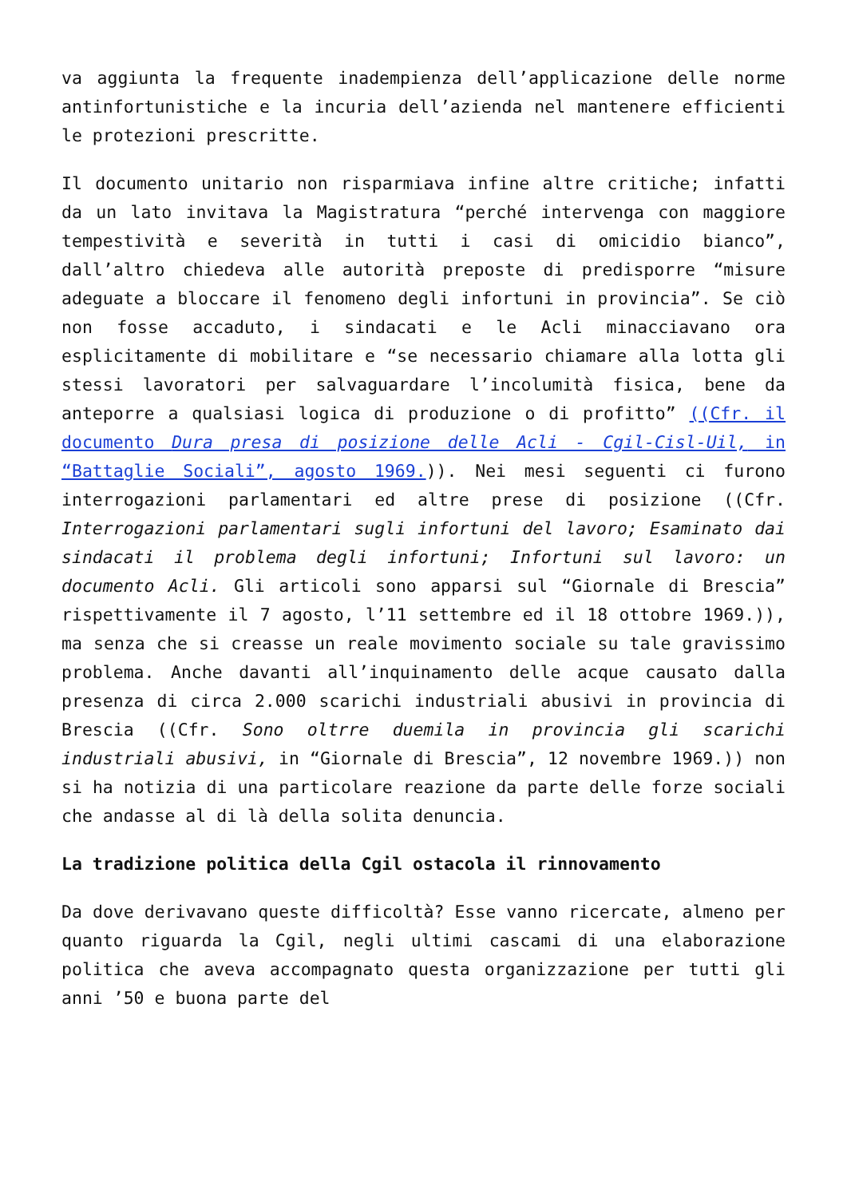va aggiunta la frequente inadempienza dell’applicazione delle norme antinfortunistiche e la incuria dell’azienda nel mantenere efficienti le protezioni prescritte.
Il documento unitario non risparmiava infine altre critiche; infatti da un lato invitava la Magistratura “perché intervenga con maggiore tempestività e severità in tutti i casi di omicidio bianco”, dall’altro chiedeva alle autorità preposte di predisporre “misure adeguate a bloccare il fenomeno degli infortuni in provincia”. Se ciò non fosse accaduto, i sindacati e le Acli minacciavano ora esplicitamente di mobilitare e “se necessario chiamare alla lotta gli stessi lavoratori per salvaguardare l’incolumità fisica, bene da anteporre a qualsiasi logica di produzione o di profitto” ((Cfr. il documento Dura presa di posizione delle Acli - Cgil-Cisl-Uil, in “Battaglie Sociali”, agosto 1969.)). Nei mesi seguenti ci furono interrogazioni parlamentari ed altre prese di posizione ((Cfr. Interrogazioni parlamentari sugli infortuni del lavoro; Esaminato dai sindacati il problema degli infortuni; Infortuni sul lavoro: un documento Acli. Gli articoli sono apparsi sul “Giornale di Brescia” rispettivamente il 7 agosto, l’11 settembre ed il 18 ottobre 1969.)), ma senza che si creasse un reale movimento sociale su tale gravissimo problema. Anche davanti all’inquinamento delle acque causato dalla presenza di circa 2.000 scarichi industriali abusivi in provincia di Brescia ((Cfr. Sono oltrre duemila in provincia gli scarichi industriali abusivi, in “Giornale di Brescia”, 12 novembre 1969.)) non si ha notizia di una particolare reazione da parte delle forze sociali che andasse al di là della solita denuncia.
La tradizione politica della Cgil ostacola il rinnovamento
Da dove derivavano queste difficoltà? Esse vanno ricercate, almeno per quanto riguarda la Cgil, negli ultimi cascami di una elaborazione politica che aveva accompagnato questa organizzazione per tutti gli anni ’50 e buona parte del